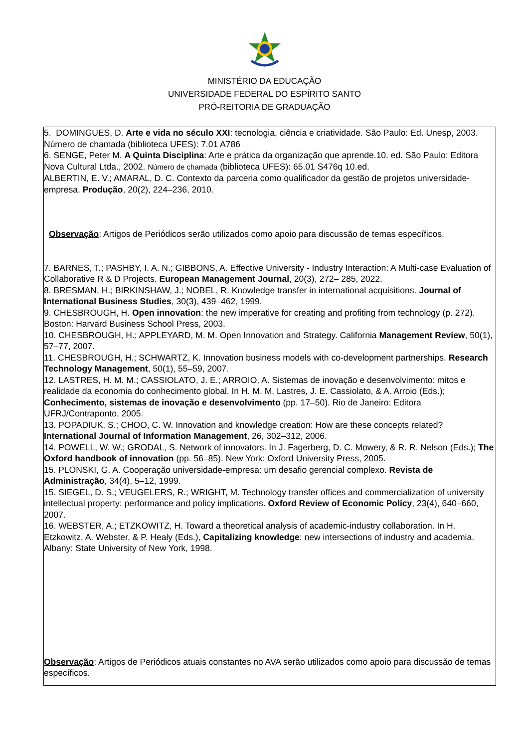MINISTÉRIO DA EDUCAÇÃO
UNIVERSIDADE FEDERAL DO ESPÍRITO SANTO
PRÓ-REITORIA DE GRADUAÇÃO
5. DOMINGUES, D. Arte e vida no século XXI: tecnologia, ciência e criatividade. São Paulo: Ed. Unesp, 2003. Número de chamada (biblioteca UFES): 7.01 A786
6. SENGE, Peter M. A Quinta Disciplina: Arte e prática da organização que aprende.10. ed. São Paulo: Editora Nova Cultural Ltda., 2002. Número de chamada (biblioteca UFES): 65.01 S476q 10.ed.
ALBERTIN, E. V.; AMARAL, D. C. Contexto da parceria como qualificador da gestão de projetos universidade-empresa. Produção, 20(2), 224–236, 2010.
Observação: Artigos de Periódicos serão utilizados como apoio para discussão de temas específicos.
7. BARNES, T.; PASHBY, I. A. N.; GIBBONS, A. Effective University - Industry Interaction: A Multi-case Evaluation of Collaborative R & D Projects. European Management Journal, 20(3), 272– 285, 2022.
8. BRESMAN, H.; BIRKINSHAW, J.; NOBEL, R. Knowledge transfer in international acquisitions. Journal of International Business Studies, 30(3), 439–462, 1999.
9. CHESBROUGH, H. Open innovation: the new imperative for creating and profiting from technology (p. 272). Boston: Harvard Business School Press, 2003.
10. CHESBROUGH, H.; APPLEYARD, M. M. Open Innovation and Strategy. California Management Review, 50(1), 57–77, 2007.
11. CHESBROUGH, H.; SCHWARTZ, K. Innovation business models with co-development partnerships. Research Technology Management, 50(1), 55–59, 2007.
12. LASTRES, H. M. M.; CASSIOLATO, J. E.; ARROIO, A. Sistemas de inovação e desenvolvimento: mitos e realidade da economia do conhecimento global. In H. M. M. Lastres, J. E. Cassiolato, & A. Arroio (Eds.); Conhecimento, sistemas de inovação e desenvolvimento (pp. 17–50). Rio de Janeiro: Editora UFRJ/Contraponto, 2005.
13. POPADIUK, S.; CHOO, C. W. Innovation and knowledge creation: How are these concepts related? International Journal of Information Management, 26, 302–312, 2006.
14. POWELL, W. W.; GRODAL, S. Network of innovators. In J. Fagerberg, D. C. Mowery, & R. R. Nelson (Eds.); The Oxford handbook of innovation (pp. 56–85). New York: Oxford University Press, 2005.
15. PLONSKI, G. A. Cooperação universidade-empresa: um desafio gerencial complexo. Revista de Administração, 34(4), 5–12, 1999.
15. SIEGEL, D. S.; VEUGELERS, R.; WRIGHT, M. Technology transfer offices and commercialization of university intellectual property: performance and policy implications. Oxford Review of Economic Policy, 23(4), 640–660, 2007.
16. WEBSTER, A.; ETZKOWITZ, H. Toward a theoretical analysis of academic-industry collaboration. In H. Etzkowitz, A. Webster, & P. Healy (Eds.), Capitalizing knowledge: new intersections of industry and academia. Albany: State University of New York, 1998.
Observação: Artigos de Periódicos atuais constantes no AVA serão utilizados como apoio para discussão de temas específicos.